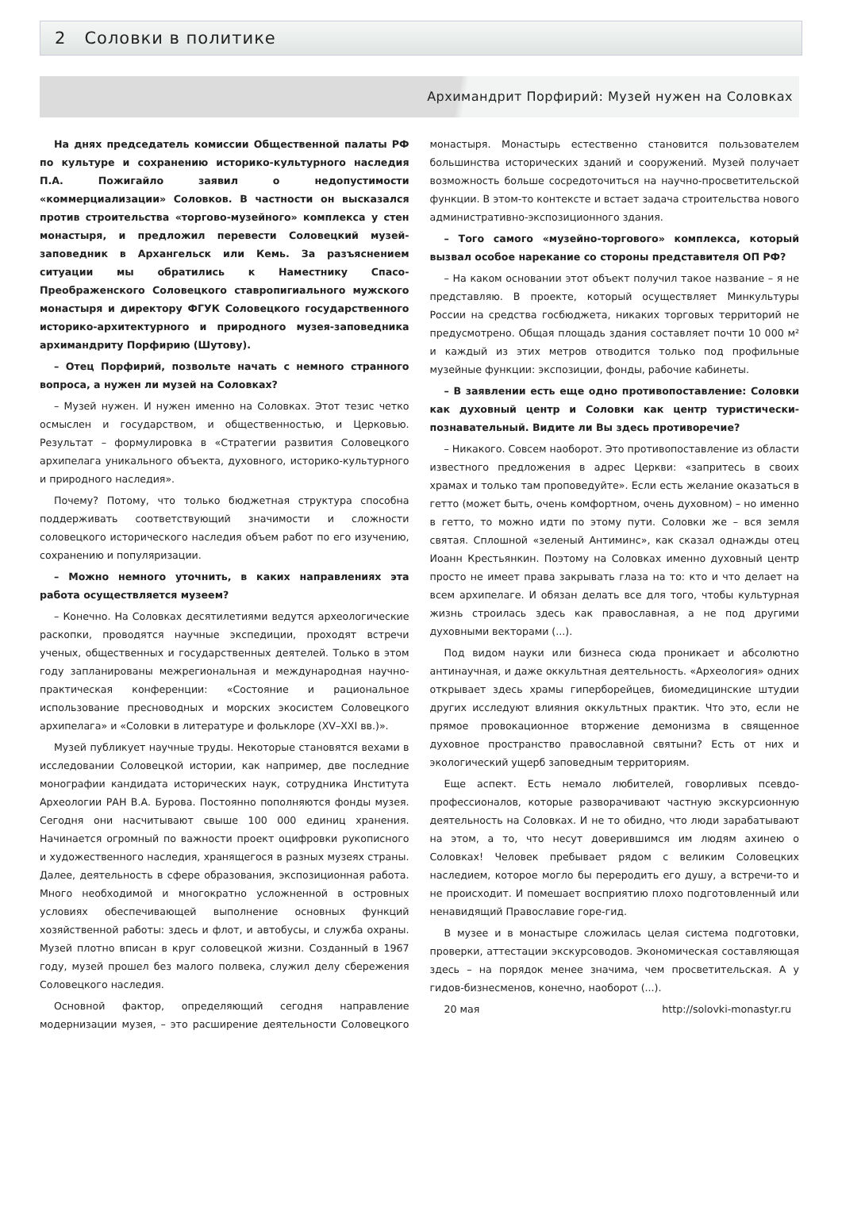2 Соловки в политике
Архимандрит Порфирий: Музей нужен на Соловках
На днях председатель комиссии Общественной палаты РФ по культуре и сохранению историко-культурного наследия П.А. Пожигайло заявил о недопустимости «коммерциализации» Соловков. В частности он высказался против строительства «торгово-музейного» комплекса у стен монастыря, и предложил перевести Соловецкий музей-заповедник в Архангельск или Кемь. За разъяснением ситуации мы обратились к Наместнику Спасо-Преображенского Соловецкого ставропигиального мужского монастыря и директору ФГУК Соловецкого государственного историко-архитектурного и природного музея-заповедника архимандриту Порфирию (Шутову).
– Отец Порфирий, позвольте начать с немного странного вопроса, а нужен ли музей на Соловках?
– Музей нужен. И нужен именно на Соловках. Этот тезис четко осмыслен и государством, и общественностью, и Церковью. Результат – формулировка в «Стратегии развития Соловецкого архипелага уникального объекта, духовного, историко-культурного и природного наследия».
Почему? Потому, что только бюджетная структура способна поддерживать соответствующий значимости и сложности соловецкого исторического наследия объем работ по его изучению, сохранению и популяризации.
– Можно немного уточнить, в каких направлениях эта работа осуществляется музеем?
– Конечно. На Соловках десятилетиями ведутся археологические раскопки, проводятся научные экспедиции, проходят встречи ученых, общественных и государственных деятелей. Только в этом году запланированы межрегиональная и международная научно-практическая конференции: «Состояние и рациональное использование пресноводных и морских экосистем Соловецкого архипелага» и «Соловки в литературе и фольклоре (XV–XXI вв.)».
Музей публикует научные труды. Некоторые становятся вехами в исследовании Соловецкой истории, как например, две последние монографии кандидата исторических наук, сотрудника Института Археологии РАН В.А. Бурова. Постоянно пополняются фонды музея. Сегодня они насчитывают свыше 100 000 единиц хранения. Начинается огромный по важности проект оцифровки рукописного и художественного наследия, хранящегося в разных музеях страны. Далее, деятельность в сфере образования, экспозиционная работа. Много необходимой и многократно усложненной в островных условиях обеспечивающей выполнение основных функций хозяйственной работы: здесь и флот, и автобусы, и служба охраны. Музей плотно вписан в круг соловецкой жизни. Созданный в 1967 году, музей прошел без малого полвека, служил делу сбережения Соловецкого наследия.
Основной фактор, определяющий сегодня направление модернизации музея, – это расширение деятельности Соловецкого монастыря. Монастырь естественно становится пользователем большинства исторических зданий и сооружений. Музей получает возможность больше сосредоточиться на научно-просветительской функции. В этом-то контексте и встает задача строительства нового административно-экспозиционного здания.
– Того самого «музейно-торгового» комплекса, который вызвал особое нарекание со стороны представителя ОП РФ?
– На каком основании этот объект получил такое название – я не представляю. В проекте, который осуществляет Минкультуры России на средства госбюджета, никаких торговых территорий не предусмотрено. Общая площадь здания составляет почти 10 000 м² и каждый из этих метров отводится только под профильные музейные функции: экспозиции, фонды, рабочие кабинеты.
– В заявлении есть еще одно противопоставление: Соловки как духовный центр и Соловки как центр туристически-познавательный. Видите ли Вы здесь противоречие?
– Никакого. Совсем наоборот. Это противопоставление из области известного предложения в адрес Церкви: «запритесь в своих храмах и только там проповедуйте». Если есть желание оказаться в гетто (может быть, очень комфортном, очень духовном) – но именно в гетто, то можно идти по этому пути. Соловки же – вся земля святая. Сплошной «зеленый Антиминс», как сказал однажды отец Иоанн Крестьянкин. Поэтому на Соловках именно духовный центр просто не имеет права закрывать глаза на то: кто и что делает на всем архипелаге. И обязан делать все для того, чтобы культурная жизнь строилась здесь как православная, а не под другими духовными векторами (...).
Под видом науки или бизнеса сюда проникает и абсолютно антинаучная, и даже оккультная деятельность. «Археология» одних открывает здесь храмы гиперборейцев, биомедицинские штудии других исследуют влияния оккультных практик. Что это, если не прямое провокационное вторжение демонизма в священное духовное пространство православной святыни? Есть от них и экологический ущерб заповедным территориям.
Еще аспект. Есть немало любителей, говорливых псевдо-профессионалов, которые разворачивают частную экскурсионную деятельность на Соловках. И не то обидно, что люди зарабатывают на этом, а то, что несут доверившимся им людям ахинею о Соловках! Человек пребывает рядом с великим Соловецких наследием, которое могло бы переродить его душу, а встречи-то и не происходит. И помешает восприятию плохо подготовленный или ненавидящий Православие горе-гид.
В музее и в монастыре сложилась целая система подготовки, проверки, аттестации экскурсоводов. Экономическая составляющая здесь – на порядок менее значима, чем просветительская. А у гидов-бизнесменов, конечно, наоборот (...).
20 мая http://solovki-monastyr.ru